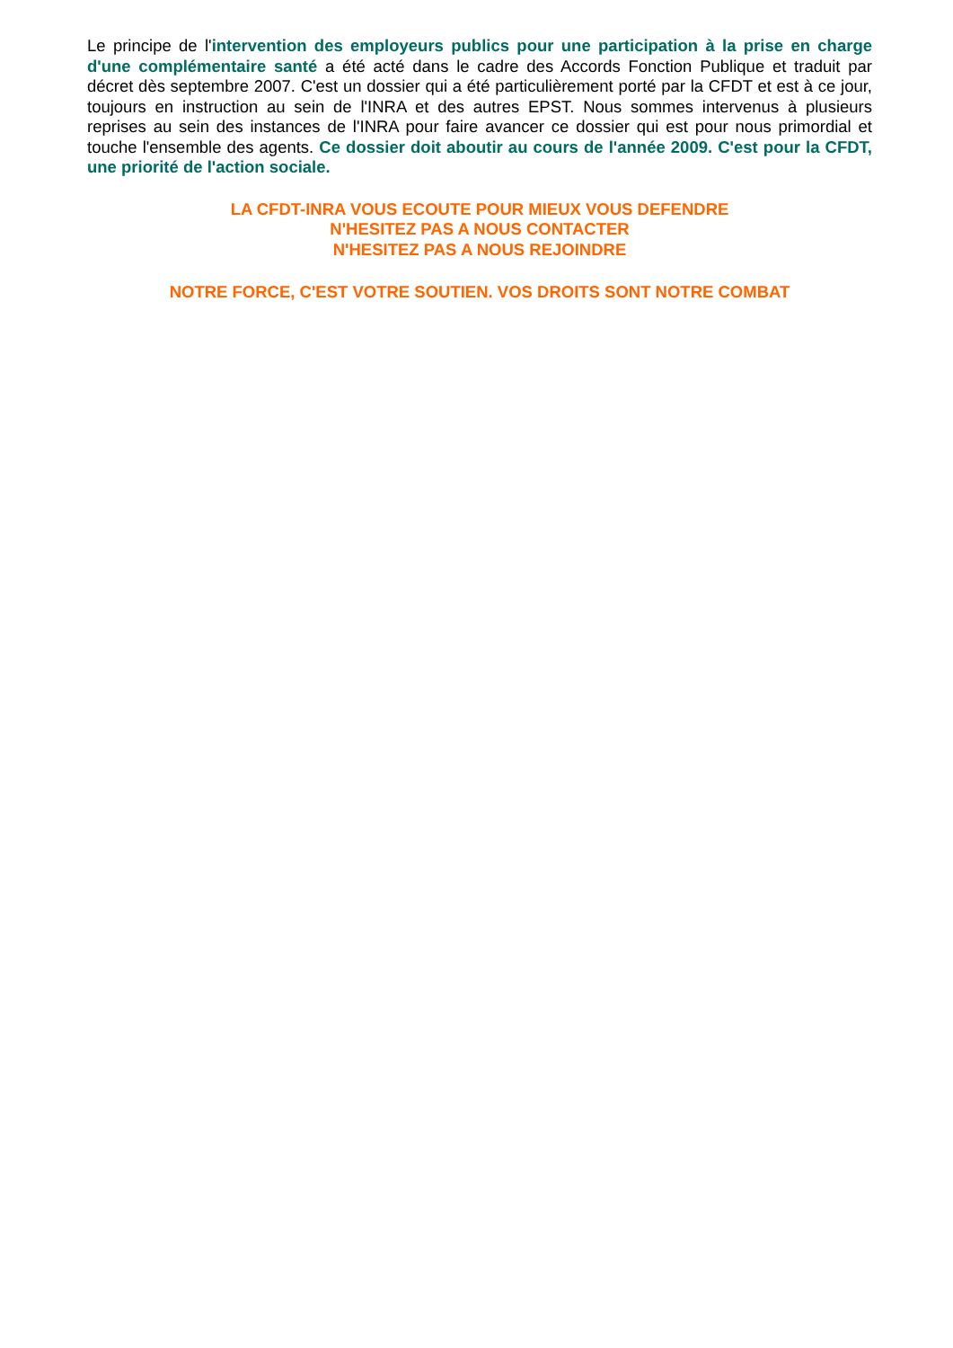Le principe de l'intervention des employeurs publics pour une participation à la prise en charge d'une complémentaire santé a été acté dans le cadre des Accords Fonction Publique et traduit par décret dès septembre 2007. C'est un dossier qui a été particulièrement porté par la CFDT et est à ce jour, toujours en instruction au sein de l'INRA et des autres EPST. Nous sommes intervenus à plusieurs reprises au sein des instances de l'INRA pour faire avancer ce dossier qui est pour nous primordial et touche l'ensemble des agents. Ce dossier doit aboutir au cours de l'année 2009. C'est pour la CFDT, une priorité de l'action sociale.
LA CFDT-INRA VOUS ECOUTE POUR MIEUX VOUS DEFENDRE
N'HESITEZ PAS A NOUS CONTACTER
N'HESITEZ PAS A NOUS REJOINDRE
NOTRE FORCE, C'EST VOTRE SOUTIEN. VOS DROITS SONT NOTRE COMBAT